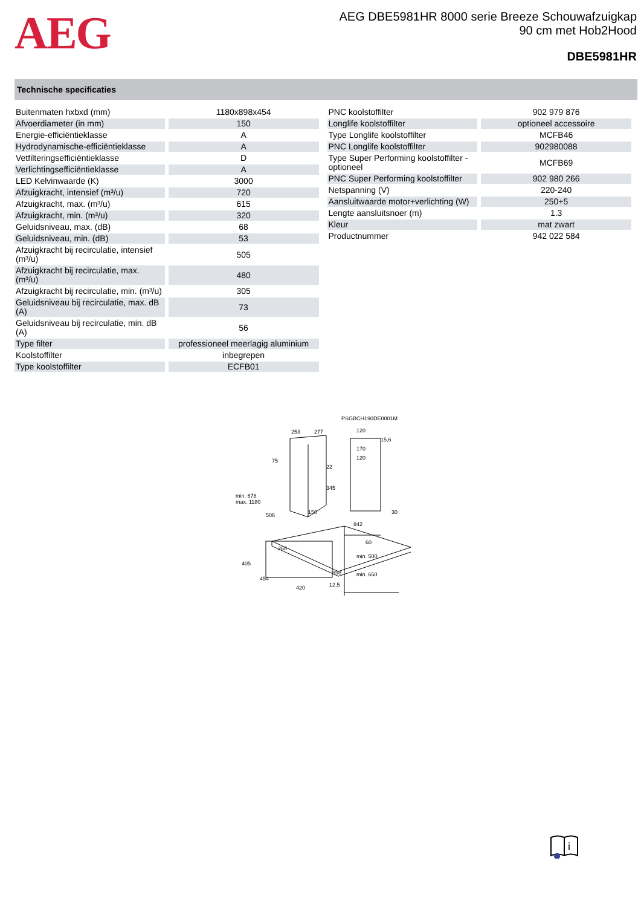AEG
AEG DBE5981HR 8000 serie Breeze Schouwafzuigkap
90 cm met Hob2Hood
DBE5981HR
Technische specificaties
| Buitenmaten hxbxd (mm) | 1180x898x454 |
| Afvoerdiameter (in mm) | 150 |
| Energie-efficiëntieklasse | A |
| Hydrodynamische-efficiëntieklasse | A |
| Vetfilteringsefficiëntieklasse | D |
| Verlichtingsefficiëntieklasse | A |
| LED Kelvinwaarde (K) | 3000 |
| Afzuigkracht, intensief (m³/u) | 720 |
| Afzuigkracht, max. (m³/u) | 615 |
| Afzuigkracht, min. (m³/u) | 320 |
| Geluidsniveau, max. (dB) | 68 |
| Geluidsniveau, min. (dB) | 53 |
| Afzuigkracht bij recirculatie, intensief (m³/u) | 505 |
| Afzuigkracht bij recirculatie, max. (m³/u) | 480 |
| Afzuigkracht bij recirculatie, min. (m³/u) | 305 |
| Geluidsniveau bij recirculatie, max. dB (A) | 73 |
| Geluidsniveau bij recirculatie, min. dB (A) | 56 |
| Type filter | professioneel meerlagig aluminium |
| Koolstoffilter | inbegrepen |
| Type koolstoffilter | ECFB01 |
| PNC koolstoffilter | 902 979 876 |
| Longlife koolstoffilter | optioneel accessoire |
| Type Longlife koolstoffilter | MCFB46 |
| PNC Longlife koolstoffilter | 902980088 |
| Type Super Performing koolstoffilter - optioneel | MCFB69 |
| PNC Super Performing koolstoffilter | 902 980 266 |
| Netspanning (V) | 220-240 |
| Aansluitwaarde motor+verlichting (W) | 250+5 |
| Lengte aansluitsnoer (m) | 1.3 |
| Kleur | mat zwart |
| Productnummer | 942 022 584 |
PSGBCH190DE0001M
253
277
75
min. 678
max. 1180
506
150
260
898
454
405
420
120
15,6
170
120
22
345
30
842
60
min. 500
min. 650
12,5
i